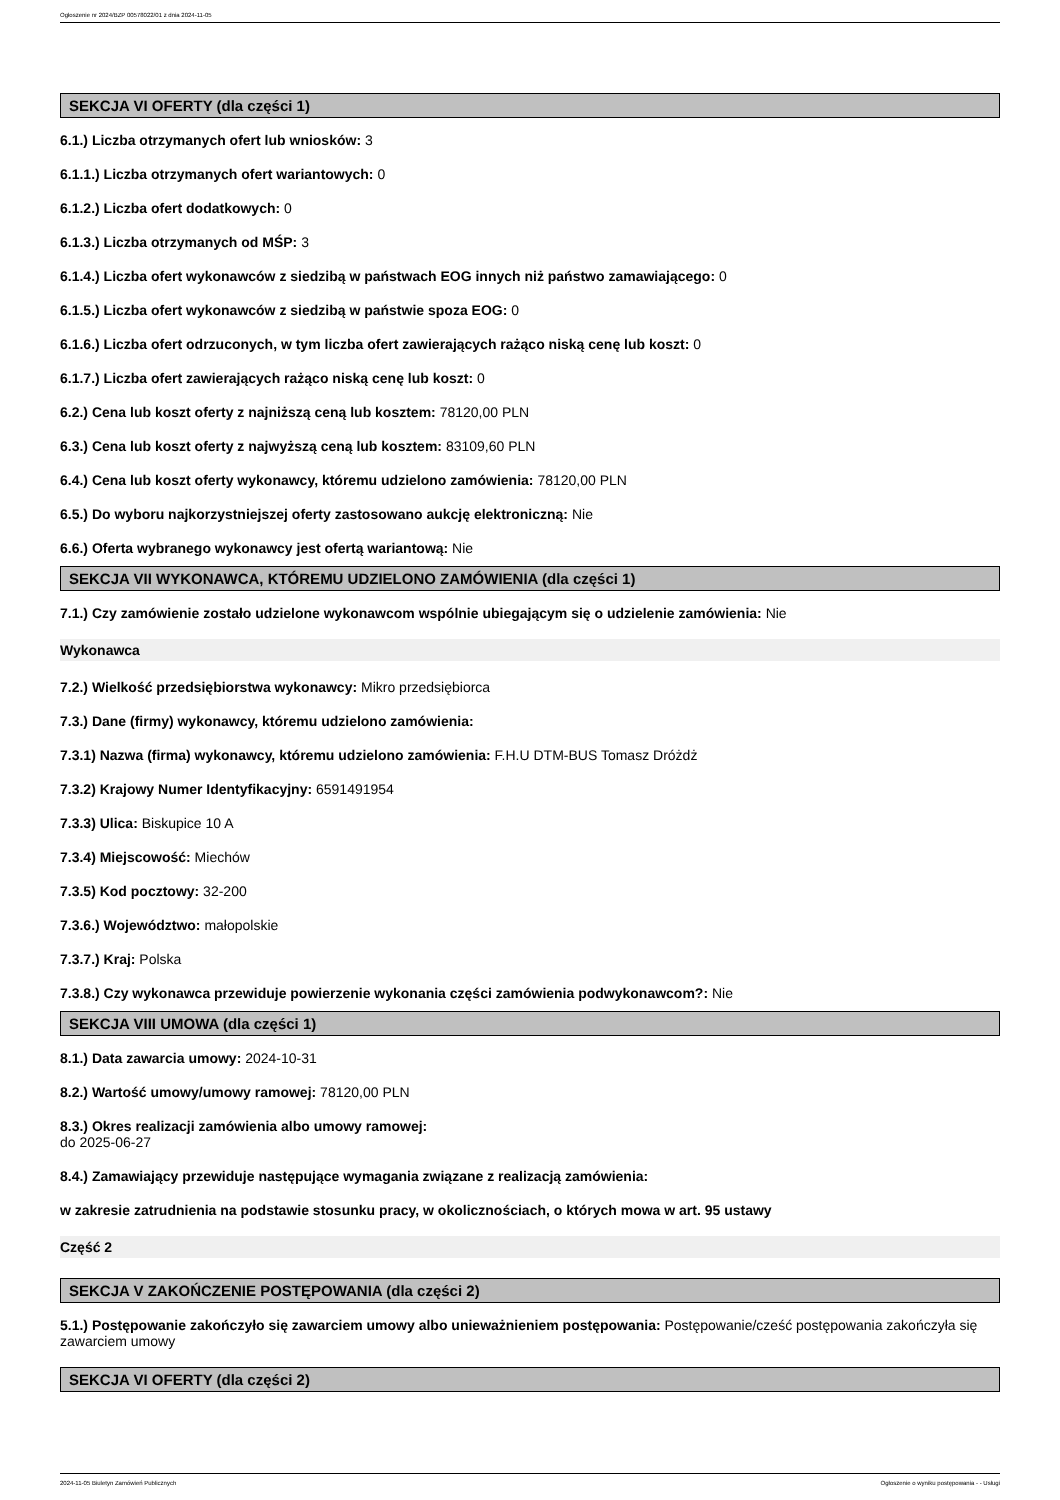Ogłoszenie nr 2024/BZP 00578022/01 z dnia 2024-11-05
SEKCJA VI OFERTY (dla części 1)
6.1.) Liczba otrzymanych ofert lub wniosków: 3
6.1.1.) Liczba otrzymanych ofert wariantowych: 0
6.1.2.) Liczba ofert dodatkowych: 0
6.1.3.) Liczba otrzymanych od MŚP: 3
6.1.4.) Liczba ofert wykonawców z siedzibą w państwach EOG innych niż państwo zamawiającego: 0
6.1.5.) Liczba ofert wykonawców z siedzibą w państwie spoza EOG: 0
6.1.6.) Liczba ofert odrzuconych, w tym liczba ofert zawierających rażąco niską cenę lub koszt: 0
6.1.7.) Liczba ofert zawierających rażąco niską cenę lub koszt: 0
6.2.) Cena lub koszt oferty z najniższą ceną lub kosztem: 78120,00 PLN
6.3.) Cena lub koszt oferty z najwyższą ceną lub kosztem: 83109,60 PLN
6.4.) Cena lub koszt oferty wykonawcy, któremu udzielono zamówienia: 78120,00 PLN
6.5.) Do wyboru najkorzystniejszej oferty zastosowano aukcję elektroniczną: Nie
6.6.) Oferta wybranego wykonawcy jest ofertą wariantową: Nie
SEKCJA VII WYKONAWCA, KTÓREMU UDZIELONO ZAMÓWIENIA (dla części 1)
7.1.) Czy zamówienie zostało udzielone wykonawcom wspólnie ubiegającym się o udzielenie zamówienia: Nie
Wykonawca
7.2.) Wielkość przedsiębiorstwa wykonawcy: Mikro przedsiębiorca
7.3.) Dane (firmy) wykonawcy, któremu udzielono zamówienia:
7.3.1) Nazwa (firma) wykonawcy, któremu udzielono zamówienia: F.H.U DTM-BUS Tomasz Dróżdż
7.3.2) Krajowy Numer Identyfikacyjny: 6591491954
7.3.3) Ulica: Biskupice 10 A
7.3.4) Miejscowość: Miechów
7.3.5) Kod pocztowy: 32-200
7.3.6.) Województwo: małopolskie
7.3.7.) Kraj: Polska
7.3.8.) Czy wykonawca przewiduje powierzenie wykonania części zamówienia podwykonawcom?: Nie
SEKCJA VIII UMOWA (dla części 1)
8.1.) Data zawarcia umowy: 2024-10-31
8.2.) Wartość umowy/umowy ramowej: 78120,00 PLN
8.3.) Okres realizacji zamówienia albo umowy ramowej:
do 2025-06-27
8.4.) Zamawiający przewiduje następujące wymagania związane z realizacją zamówienia:
w zakresie zatrudnienia na podstawie stosunku pracy, w okolicznościach, o których mowa w art. 95 ustawy
Część 2
SEKCJA V ZAKOŃCZENIE POSTĘPOWANIA (dla części 2)
5.1.) Postępowanie zakończyło się zawarciem umowy albo unieważnieniem postępowania: Postępowanie/cześć postępowania zakończyła się zawarciem umowy
SEKCJA VI OFERTY (dla części 2)
2024-11-05 Biuletyn Zamówień Publicznych Ogłoszenie o wyniku postępowania - - Usługi